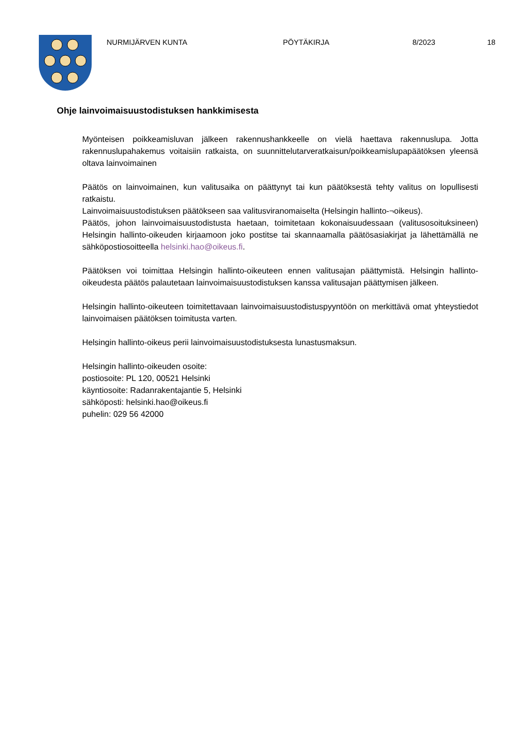NURMIJÄRVEN KUNTA PÖYTÄKIRJA 8/2023 18
Ohje lainvoimaisuustodistuksen hankkimisesta
Myönteisen poikkeamisluvan jälkeen rakennushankkeelle on vielä haettava rakennuslupa. Jotta rakennuslupahakemus voitaisiin ratkaista, on suunnittelutarveratkaisun/poikkeamislupapäätöksen yleensä oltava lainvoimainen
Päätös on lainvoimainen, kun valitusaika on päättynyt tai kun päätöksestä tehty valitus on lopullisesti ratkaistu.
Lainvoimaisuustodistuksen päätökseen saa valitusviranomaiselta (Helsingin hallinto-¬oikeus).
Päätös, johon lainvoimaisuustodistusta haetaan, toimitetaan kokonaisuudessaan (valitusosoituksineen) Helsingin hallinto-oikeuden kirjaamoon joko postitse tai skannaamalla päätösasiakirjat ja lähettämällä ne sähköpostiosoitteella helsinki.hao@oikeus.fi.
Päätöksen voi toimittaa Helsingin hallinto-oikeuteen ennen valitusajan päättymistä. Helsingin hallinto-oikeudesta päätös palautetaan lainvoimaisuustodistuksen kanssa valitusajan päättymisen jälkeen.
Helsingin hallinto-oikeuteen toimitettavaan lainvoimaisuustodistuspyyntöön on merkittävä omat yhteystiedot lainvoimaisen päätöksen toimitusta varten.
Helsingin hallinto-oikeus perii lainvoimaisuustodistuksesta lunastusmaksun.
Helsingin hallinto-oikeuden osoite:
postiosoite: PL 120, 00521 Helsinki
käyntiosoite: Radanrakentajantie 5, Helsinki
sähköposti: helsinki.hao@oikeus.fi
puhelin: 029 56 42000